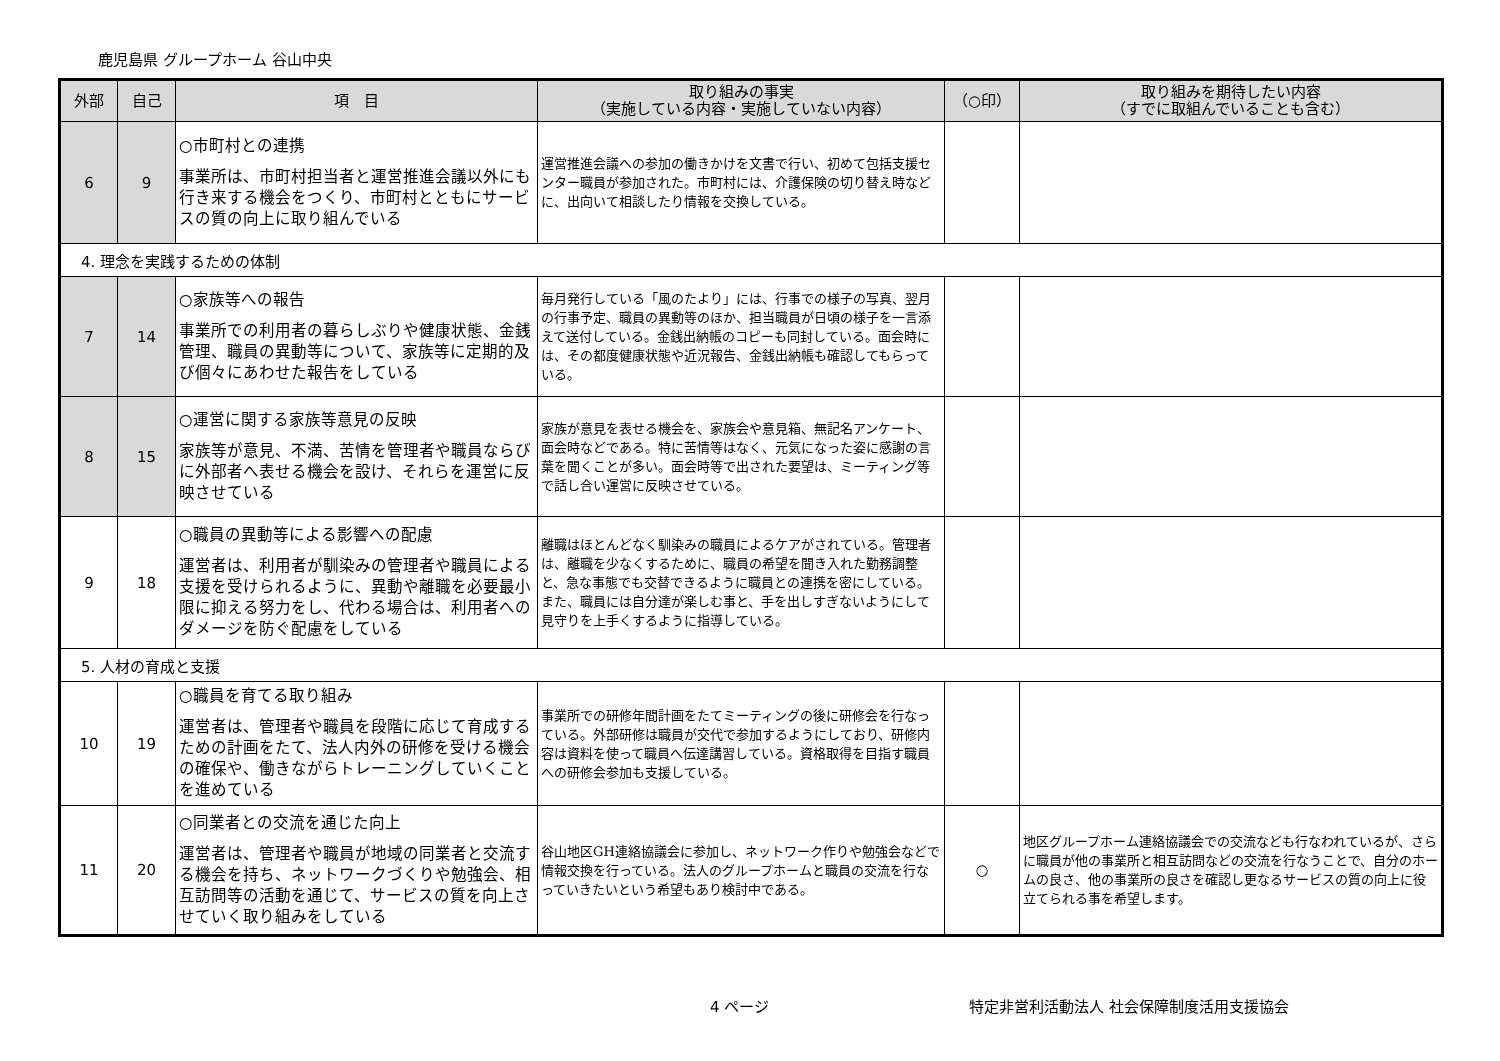鹿児島県 グループホーム 谷山中央
| 外部 | 自己 | 項 目 | 取り組みの事実 （実施している内容・実施していない内容） | （○印） | 取り組みを期待したい内容 （すでに取組んでいることも含む） |
| --- | --- | --- | --- | --- | --- |
| 6 | 9 | ○市町村との連携 事業所は、市町村担当者と運営推進会議以外にも行き来する機会をつくり、市町村とともにサービスの質の向上に取り組んでいる | 運営推進会議への参加の働きかけを文書で行い、初めて包括支援センター職員が参加された。市町村には、介護保険の切り替え時などに、出向いて相談したり情報を交換している。 | | |
| 4. 理念を実践するための体制 | | | | | |
| 7 | 14 | ○家族等への報告 事業所での利用者の暮らしぶりや健康状態、金銭管理、職員の異動等について、家族等に定期的及び個々にあわせた報告をしている | 毎月発行している「風のたより」には、行事での様子の写真、翌月の行事予定、職員の異動等のほか、担当職員が日頃の様子を一言添えて送付している。金銭出納帳のコピーも同封している。面会時には、その都度健康状態や近況報告、金銭出納帳も確認してもらっている。 | | |
| 8 | 15 | ○運営に関する家族等意見の反映 家族等が意見、不満、苦情を管理者や職員ならびに外部者へ表せる機会を設け、それらを運営に反映させている | 家族が意見を表せる機会を、家族会や意見箱、無記名アンケート、面会時などである。特に苦情等はなく、元気になった姿に感謝の言葉を聞くことが多い。面会時等で出された要望は、ミーティング等で話し合い運営に反映させている。 | | |
| 9 | 18 | ○職員の異動等による影響への配慮 運営者は、利用者が馴染みの管理者や職員による支援を受けられるように、異動や離職を必要最小限に抑える努力をし、代わる場合は、利用者へのダメージを防ぐ配慮をしている | 離職はほとんどなく馴染みの職員によるケアがされている。管理者は、離職を少なくするために、職員の希望を聞き入れた勤務調整と、急な事態でも交替できるように職員との連携を密にしている。また、職員には自分達が楽しむ事と、手を出しすぎないようにして見守りを上手くするように指導している。 | | |
| 5. 人材の育成と支援 | | | | | |
| 10 | 19 | ○職員を育てる取り組み 運営者は、管理者や職員を段階に応じて育成するための計画をたて、法人内外の研修を受ける機会の確保や、働きながらトレーニングしていくことを進めている | 事業所での研修年間計画をたてミーティングの後に研修会を行なっている。外部研修は職員が交代で参加するようにしており、研修内容は資料を使って職員へ伝達講習している。資格取得を目指す職員への研修会参加も支援している。 | | |
| 11 | 20 | ○同業者との交流を通じた向上 運営者は、管理者や職員が地域の同業者と交流する機会を持ち、ネットワークづくりや勉強会、相互訪問等の活動を通じて、サービスの質を向上させていく取り組みをしている | 谷山地区GH連絡協議会に参加し、ネットワーク作りや勉強会などで情報交換を行っている。法人のグループホームと職員の交流を行なっていきたいという希望もあり検討中である。 | ○ | 地区グループホーム連絡協議会での交流なども行なわれているが、さらに職員が他の事業所と相互訪問などの交流を行なうことで、自分のホームの良さ、他の事業所の良さを確認し更なるサービスの質の向上に役立てられる事を希望します。 |
4 ページ 特定非営利活動法人 社会保障制度活用支援協会